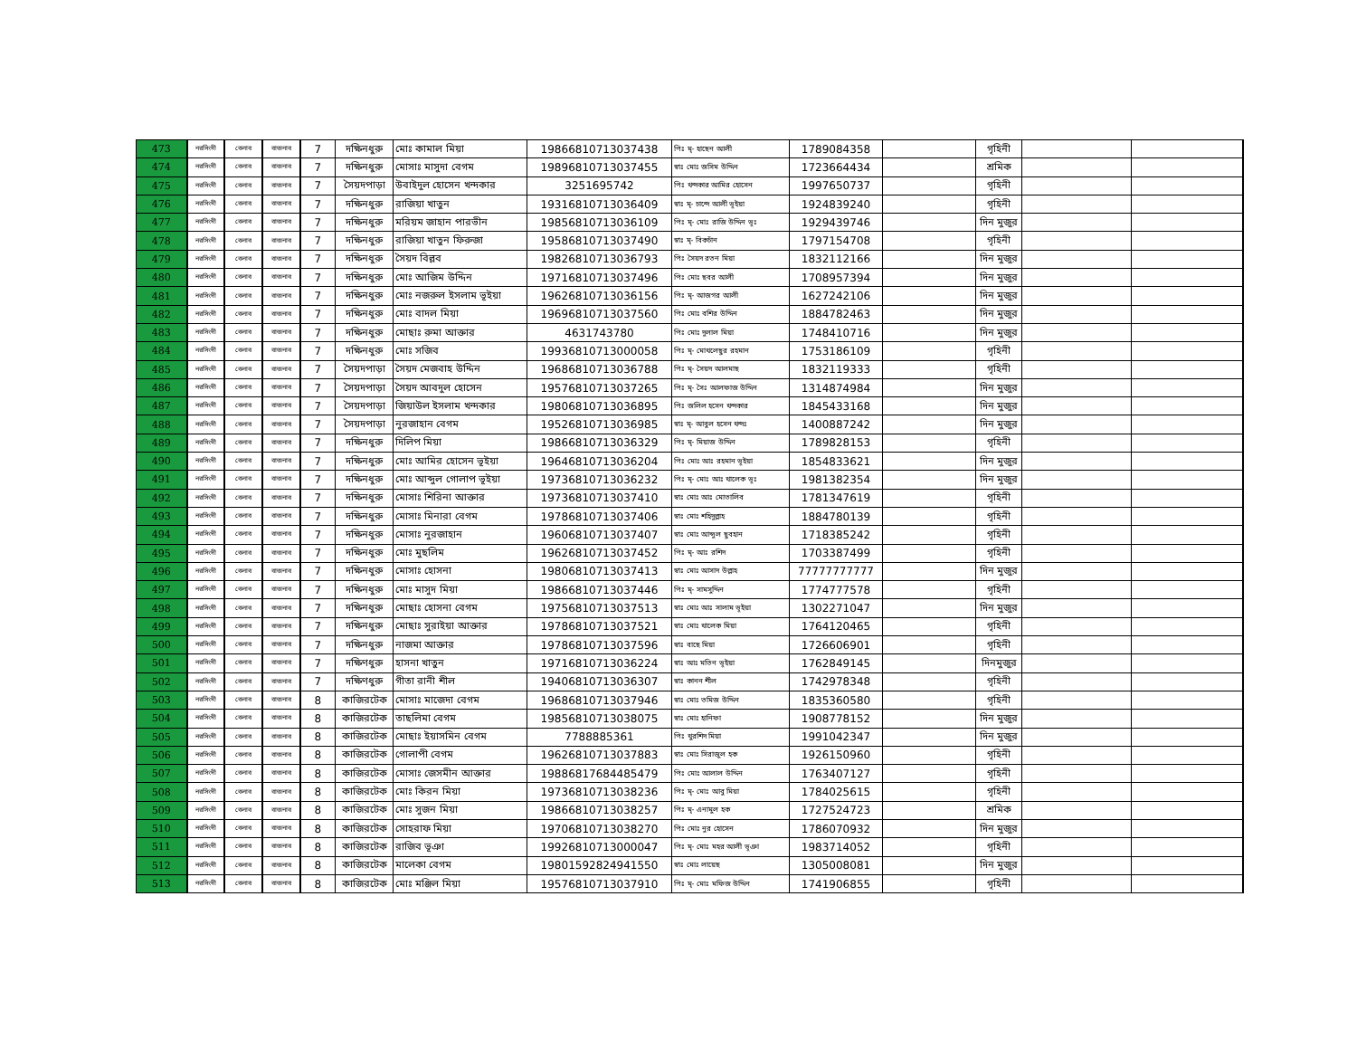| 473 | নরসিংদী | বেলাব | বাজনাব | 7 | দক্ষিনধুরু | মোঃ কামাল মিয়া | 19866810713037438 | পিঃ মৃ- হাছেন আলী | 1789084358 | | গৃহিনী | | |
| 474 | নরসিংদী | বেলাব | বাজনাব | 7 | দক্ষিনধুরু | মোসাঃ মাসুদা বেগম | 19896810713037455 | স্বাঃ মোঃ জসিম উদ্দিন | 1723664434 | | শ্রমিক | | |
| 475 | নরসিংদী | বেলাব | বাজনাব | 7 | সৈয়দপাড়া | উবাইদুল হোসেন খন্দকার | 3251695742 | পিঃ খন্দকার আমির হোসেন | 1997650737 | | গৃহিনী | | |
| 476 | নরসিংদী | বেলাব | বাজনাব | 7 | দক্ষিনধুরু | রাজিয়া খাতুন | 19316810713036409 | স্বাঃ মৃ- চান্দে আলী ভূইয়া | 1924839240 | | গৃহিনী | | |
| 477 | নরসিংদী | বেলাব | বাজনাব | 7 | দক্ষিনধুরু | মরিয়ম জাহান পারভীন | 19856810713036109 | পিঃ মৃ- মোঃ রাজি উদ্দিন ভূঃ | 1929439746 | | দিন মুজুর | | |
| 478 | নরসিংদী | বেলাব | বাজনাব | 7 | দক্ষিনধুরু | রাজিয়া খাতুন ফিরুজা | 19586810713037490 | স্বাঃ মৃ- বিকচাঁন | 1797154708 | | গৃহিনী | | |
| 479 | নরসিংদী | বেলাব | বাজনাব | 7 | দক্ষিনধুরু | সৈয়দ বিল্লব | 19826810713036793 | পিঃ সৈয়দ রতন মিয়া | 1832112166 | | দিন মুজুর | | |
| 480 | নরসিংদী | বেলাব | বাজনাব | 7 | দক্ষিনধুরু | মোঃ আজিম উদ্দিন | 19716810713037496 | পিঃ মোঃ ছবর আলী | 1708957394 | | দিন মুজুর | | |
| 481 | নরসিংদী | বেলাব | বাজনাব | 7 | দক্ষিনধুরু | মোঃ নজরুল ইসলাম ভূইয়া | 19626810713036156 | পিঃ মৃ- আজগর আলী | 1627242106 | | দিন মুজুর | | |
| 482 | নরসিংদী | বেলাব | বাজনাব | 7 | দক্ষিনধুরু | মোঃ বাদল মিয়া | 19696810713037560 | পিঃ মোঃ বশির উদ্দিন | 1884782463 | | দিন মুজুর | | |
| 483 | নরসিংদী | বেলাব | বাজনাব | 7 | দক্ষিনধুরু | মোছাঃ রুমা আক্তার | 4631743780 | পিঃ মোঃ দুলাল মিয়া | 1748410716 | | দিন মুজুর | | |
| 484 | নরসিংদী | বেলাব | বাজনাব | 7 | দক্ষিনধুরু | মোঃ সজিব | 19936810713000058 | পিঃ মৃ- মোখলেছুর রহমান | 1753186109 | | গৃহিনী | | |
| 485 | নরসিংদী | বেলাব | বাজনাব | 7 | সৈয়দপাড়া | সৈয়দ মেজবাহ উদ্দিন | 19686810713036788 | পিঃ মৃ- সৈয়দ আলমাছ | 1832119333 | | গৃহিনী | | |
| 486 | নরসিংদী | বেলাব | বাজনাব | 7 | সৈয়দপাড়া | সৈয়দ আবদুল হোসেন | 19576810713037265 | পিঃ মৃ- সৈঃ আলফাজ উদ্দিন | 1314874984 | | দিন মুজুর | | |
| 487 | নরসিংদী | বেলাব | বাজনাব | 7 | সৈয়দপাড়া | জিয়াউল ইসলাম খন্দকার | 19806810713036895 | পিঃ জলিল হসেন খন্দকার | 1845433168 | | দিন মুজুর | | |
| 488 | নরসিংদী | বেলাব | বাজনাব | 7 | সৈয়দপাড়া | নুরজাহান বেগম | 19526810713036985 | স্বাঃ মৃ- আবুল হসেন খন্দঃ | 1400887242 | | দিন মুজুর | | |
| 489 | নরসিংদী | বেলাব | বাজনাব | 7 | দক্ষিনধুরু | দিলিপ মিয়া | 19866810713036329 | পিঃ মৃ- মিয়াজ উদ্দিন | 1789828153 | | গৃহিনী | | |
| 490 | নরসিংদী | বেলাব | বাজনাব | 7 | দক্ষিনধুরু | মোঃ আমির হোসেন ভূইয়া | 19646810713036204 | পিঃ মোঃ আঃ রহমান ভূইয়া | 1854833621 | | দিন মুজুর | | |
| 491 | নরসিংদী | বেলাব | বাজনাব | 7 | দক্ষিনধুরু | মোঃ আব্দুল গোলাপ ভূইয়া | 19736810713036232 | পিঃ মৃ- মোঃ আঃ খালেক ভূঃ | 1981382354 | | দিন মুজুর | | |
| 492 | নরসিংদী | বেলাব | বাজনাব | 7 | দক্ষিনধুরু | মোসাঃ শিরিনা আক্তার | 19736810713037410 | স্বাঃ মোঃ আঃ মোতালিব | 1781347619 | | গৃহিনী | | |
| 493 | নরসিংদী | বেলাব | বাজনাব | 7 | দক্ষিনধুরু | মোসাঃ মিনারা বেগম | 19786810713037406 | স্বাঃ মোঃ শহিদুল্লাহ | 1884780139 | | গৃহিনী | | |
| 494 | নরসিংদী | বেলাব | বাজনাব | 7 | দক্ষিনধুরু | মোসাঃ নুরজাহান | 19606810713037407 | স্বাঃ মোঃ আব্দুল ছুবহান | 1718385242 | | গৃহিনী | | |
| 495 | নরসিংদী | বেলাব | বাজনাব | 7 | দক্ষিনধুরু | মোঃ মুছলিম | 19626810713037452 | পিঃ মৃ- আঃ রশিদ | 1703387499 | | গৃহিনী | | |
| 496 | নরসিংদী | বেলাব | বাজনাব | 7 | দক্ষিনধুরু | মোসাঃ হোসনা | 19806810713037413 | স্বাঃ মোঃ আসাদ উল্লাহ | 77777777777 | | দিন মুজুর | | |
| 497 | নরসিংদী | বেলাব | বাজনাব | 7 | দক্ষিনধুরু | মোঃ মাসুদ মিয়া | 19866810713037446 | পিঃ মৃ- সামসুদ্দিন | 1774777578 | | গৃহিনী | | |
| 498 | নরসিংদী | বেলাব | বাজনাব | 7 | দক্ষিনধুরু | মোছাঃ হোসনা বেগম | 19756810713037513 | স্বাঃ মোঃ আঃ সালাম ভূইয়া | 1302271047 | | দিন মুজুর | | |
| 499 | নরসিংদী | বেলাব | বাজনাব | 7 | দক্ষিনধুরু | মোছাঃ সুরাইয়া আক্তার | 19786810713037521 | স্বাঃ মোঃ খালেক মিয়া | 1764120465 | | গৃহিনী | | |
| 500 | নরসিংদী | বেলাব | বাজনাব | 7 | দক্ষিনধুরু | নাজমা আক্তার | 19786810713037596 | স্বাঃ বাছে মিয়া | 1726606901 | | গৃহিনী | | |
| 501 | নরসিংদী | বেলাব | বাজনাব | 7 | দক্ষিণধুরু | হাসনা খাতুন | 19716810713036224 | স্বাঃ আঃ মতিন ভূইয়া | 1762849145 | | দিনমুজুর | | |
| 502 | নরসিংদী | বেলাব | বাজনাব | 7 | দক্ষিণধুরু | গীতা রানী শীল | 19406810713036307 | স্বাঃ কানন শীল | 1742978348 | | গৃহিনী | | |
| 503 | নরসিংদী | বেলাব | বাজনাব | 8 | কাজিরটেক | মোসাঃ মাজেদা বেগম | 19686810713037946 | স্বাঃ মোঃ তমিজ উদ্দিন | 1835360580 | | গৃহিনী | | |
| 504 | নরসিংদী | বেলাব | বাজনাব | 8 | কাজিরটেক | তাছলিমা বেগম | 19856810713038075 | স্বাঃ মোঃ হানিফা | 1908778152 | | দিন মুজুর | | |
| 505 | নরসিংদী | বেলাব | বাজনাব | 8 | কাজিরটেক | মোছাঃ ইয়াসমিন বেগম | 7788885361 | পিঃ খুরশিদ মিয়া | 1991042347 | | দিন মুজুর | | |
| 506 | নরসিংদী | বেলাব | বাজনাব | 8 | কাজিরটেক | গোলাপী বেগম | 19626810713037883 | স্বাঃ মোঃ সিরাজুল হক | 1926150960 | | গৃহিনী | | |
| 507 | নরসিংদী | বেলাব | বাজনাব | 8 | কাজিরটেক | মোসাঃ জেসমীন আক্তার | 19886817684485479 | পিঃ মোঃ আলাল উদ্দিন | 1763407127 | | গৃহিনী | | |
| 508 | নরসিংদী | বেলাব | বাজনাব | 8 | কাজিরটেক | মোঃ কিরন মিয়া | 19736810713038236 | পিঃ মৃ- মোঃ আবু মিয়া | 1784025615 | | গৃহিনী | | |
| 509 | নরসিংদী | বেলাব | বাজনাব | 8 | কাজিরটেক | মোঃ সুজন মিয়া | 19866810713038257 | পিঃ মৃ- এনামুল হক | 1727524723 | | শ্রমিক | | |
| 510 | নরসিংদী | বেলাব | বাজনাব | 8 | কাজিরটেক | সোহরাফ মিয়া | 19706810713038270 | পিঃ মোঃ নুর হোসেন | 1786070932 | | দিন মুজুর | | |
| 511 | নরসিংদী | বেলাব | বাজনাব | 8 | কাজিরটেক | রাজিব ভূঞা | 19926810713000047 | পিঃ মৃ- মোঃ মহর আলী ভূঞা | 1983714052 | | গৃহিনী | | |
| 512 | নরসিংদী | বেলাব | বাজনাব | 8 | কাজিরটেক | মালেকা বেগম | 19801592824941550 | স্বাঃ মোঃ লায়েছ | 1305008081 | | দিন মুজুর | | |
| 513 | নরসিংদী | বেলাব | বাজনাব | 8 | কাজিরটেক | মোঃ মঞ্জিল মিয়া | 19576810713037910 | পিঃ মৃ- মোঃ মফিজ উদ্দিন | 1741906855 | | গৃহিনী | | |